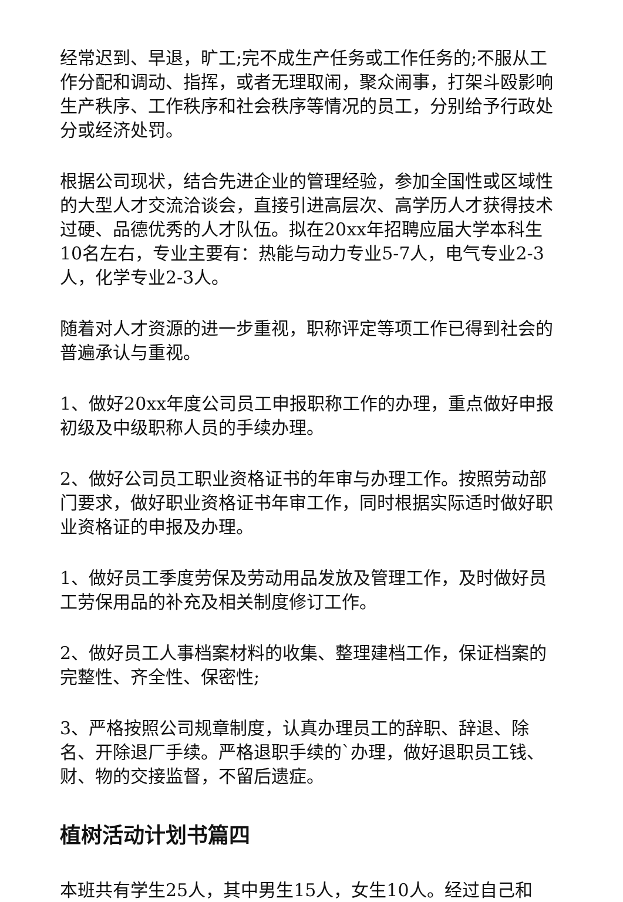经常迟到、早退，旷工;完不成生产任务或工作任务的;不服从工作分配和调动、指挥，或者无理取闹，聚众闹事，打架斗殴影响生产秩序、工作秩序和社会秩序等情况的员工，分别给予行政处分或经济处罚。
根据公司现状，结合先进企业的管理经验，参加全国性或区域性的大型人才交流洽谈会，直接引进高层次、高学历人才获得技术过硬、品德优秀的人才队伍。拟在20xx年招聘应届大学本科生10名左右，专业主要有：热能与动力专业5-7人，电气专业2-3人，化学专业2-3人。
随着对人才资源的进一步重视，职称评定等项工作已得到社会的普遍承认与重视。
1、做好20xx年度公司员工申报职称工作的办理，重点做好申报初级及中级职称人员的手续办理。
2、做好公司员工职业资格证书的年审与办理工作。按照劳动部门要求，做好职业资格证书年审工作，同时根据实际适时做好职业资格证的申报及办理。
1、做好员工季度劳保及劳动用品发放及管理工作，及时做好员工劳保用品的补充及相关制度修订工作。
2、做好员工人事档案材料的收集、整理建档工作，保证档案的完整性、齐全性、保密性;
3、严格按照公司规章制度，认真办理员工的辞职、辞退、除名、开除退厂手续。严格退职手续的`办理，做好退职员工钱、财、物的交接监督，不留后遗症。
植树活动计划书篇四
本班共有学生25人，其中男生15人，女生10人。经过自己和